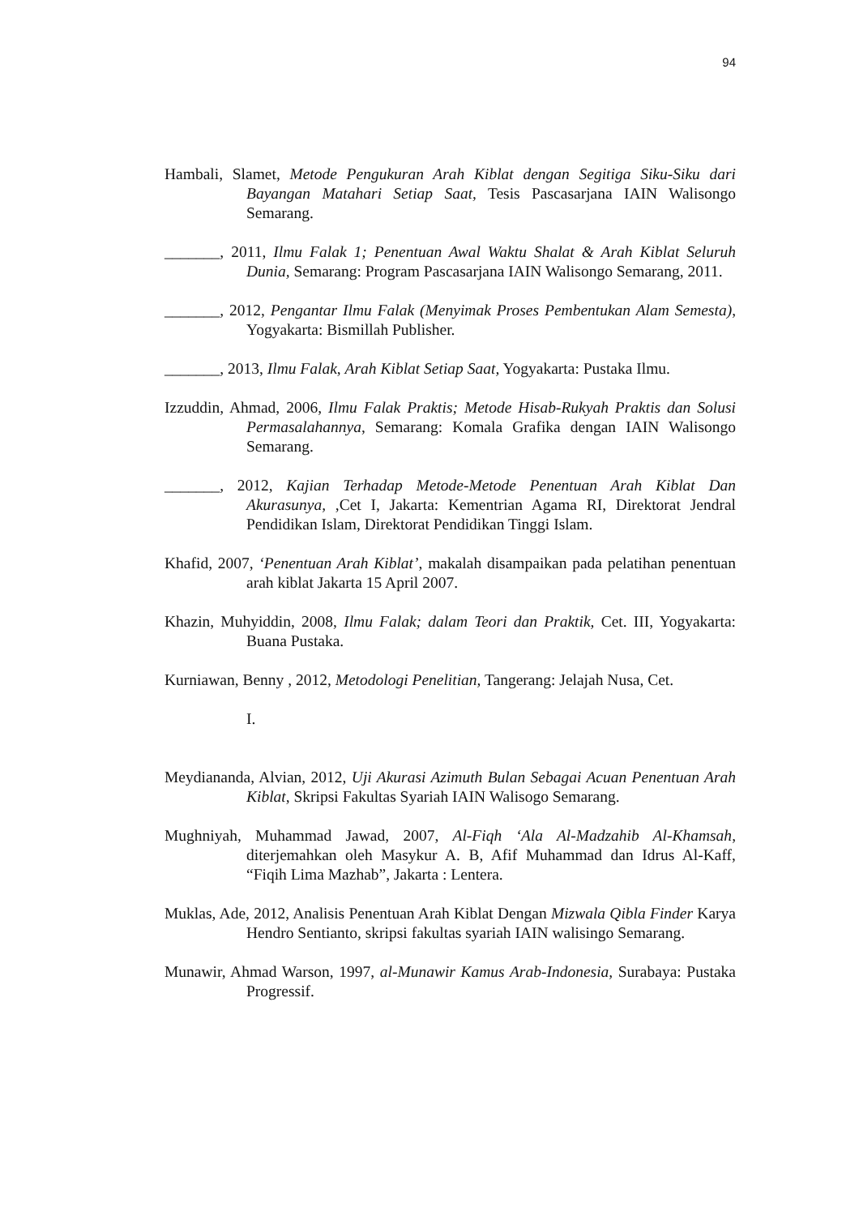94
Hambali, Slamet, Metode Pengukuran Arah Kiblat dengan Segitiga Siku-Siku dari Bayangan Matahari Setiap Saat, Tesis Pascasarjana IAIN Walisongo Semarang.
_______, 2011, Ilmu Falak 1; Penentuan Awal Waktu Shalat & Arah Kiblat Seluruh Dunia, Semarang: Program Pascasarjana IAIN Walisongo Semarang, 2011.
_______, 2012, Pengantar Ilmu Falak (Menyimak Proses Pembentukan Alam Semesta), Yogyakarta: Bismillah Publisher.
_______, 2013, Ilmu Falak, Arah Kiblat Setiap Saat, Yogyakarta: Pustaka Ilmu.
Izzuddin, Ahmad, 2006, Ilmu Falak Praktis; Metode Hisab-Rukyah Praktis dan Solusi Permasalahannya, Semarang: Komala Grafika dengan IAIN Walisongo Semarang.
_______, 2012, Kajian Terhadap Metode-Metode Penentuan Arah Kiblat Dan Akurasunya, ,Cet I, Jakarta: Kementrian Agama RI, Direktorat Jendral Pendidikan Islam, Direktorat Pendidikan Tinggi Islam.
Khafid, 2007, ‘Penentuan Arah Kiblat’, makalah disampaikan pada pelatihan penentuan arah kiblat Jakarta 15 April 2007.
Khazin, Muhyiddin, 2008, Ilmu Falak; dalam Teori dan Praktik, Cet. III, Yogyakarta: Buana Pustaka.
Kurniawan, Benny , 2012, Metodologi Penelitian, Tangerang: Jelajah Nusa, Cet.
I.
Meydiananda, Alvian, 2012, Uji Akurasi Azimuth Bulan Sebagai Acuan Penentuan Arah Kiblat, Skripsi Fakultas Syariah IAIN Walisogo Semarang.
Mughniyah, Muhammad Jawad, 2007, Al-Fiqh ‘Ala Al-Madzahib Al-Khamsah, diterjemahkan oleh Masykur A. B, Afif Muhammad dan Idrus Al-Kaff, “Fiqih Lima Mazhab”, Jakarta : Lentera.
Muklas, Ade, 2012, Analisis Penentuan Arah Kiblat Dengan Mizwala Qibla Finder Karya Hendro Sentianto, skripsi fakultas syariah IAIN walisingo Semarang.
Munawir, Ahmad Warson, 1997, al-Munawir Kamus Arab-Indonesia, Surabaya: Pustaka Progressif.